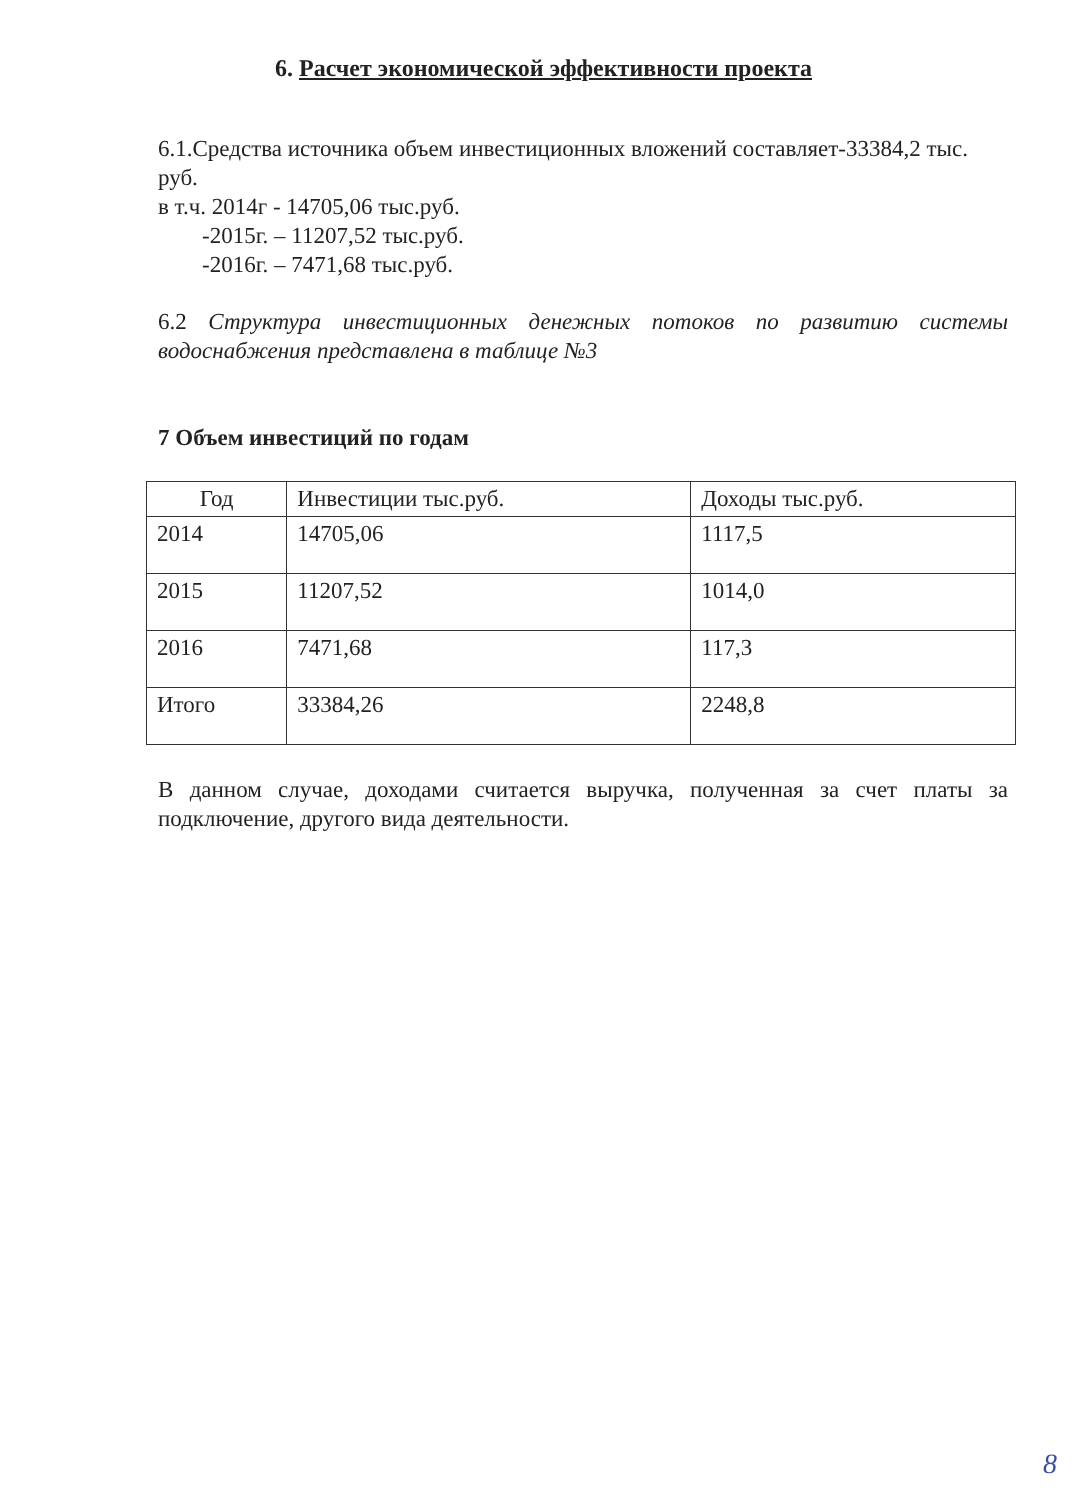6. Расчет экономической эффективности проекта
6.1.Средства источника объем инвестиционных вложений составляет-33384,2 тыс. руб.
в т.ч. 2014г - 14705,06 тыс.руб.
-2015г. – 11207,52 тыс.руб.
-2016г. – 7471,68 тыс.руб.
6.2 Структура инвестиционных денежных потоков по развитию системы водоснабжения представлена в таблице №3
7 Объем инвестиций по годам
| Год | Инвестиции тыс.руб. | Доходы тыс.руб. |
| --- | --- | --- |
| 2014 | 14705,06 | 1117,5 |
| 2015 | 11207,52 | 1014,0 |
| 2016 | 7471,68 | 117,3 |
| Итого | 33384,26 | 2248,8 |
В данном случае, доходами считается выручка, полученная за счет платы за подключение, другого вида деятельности.
8